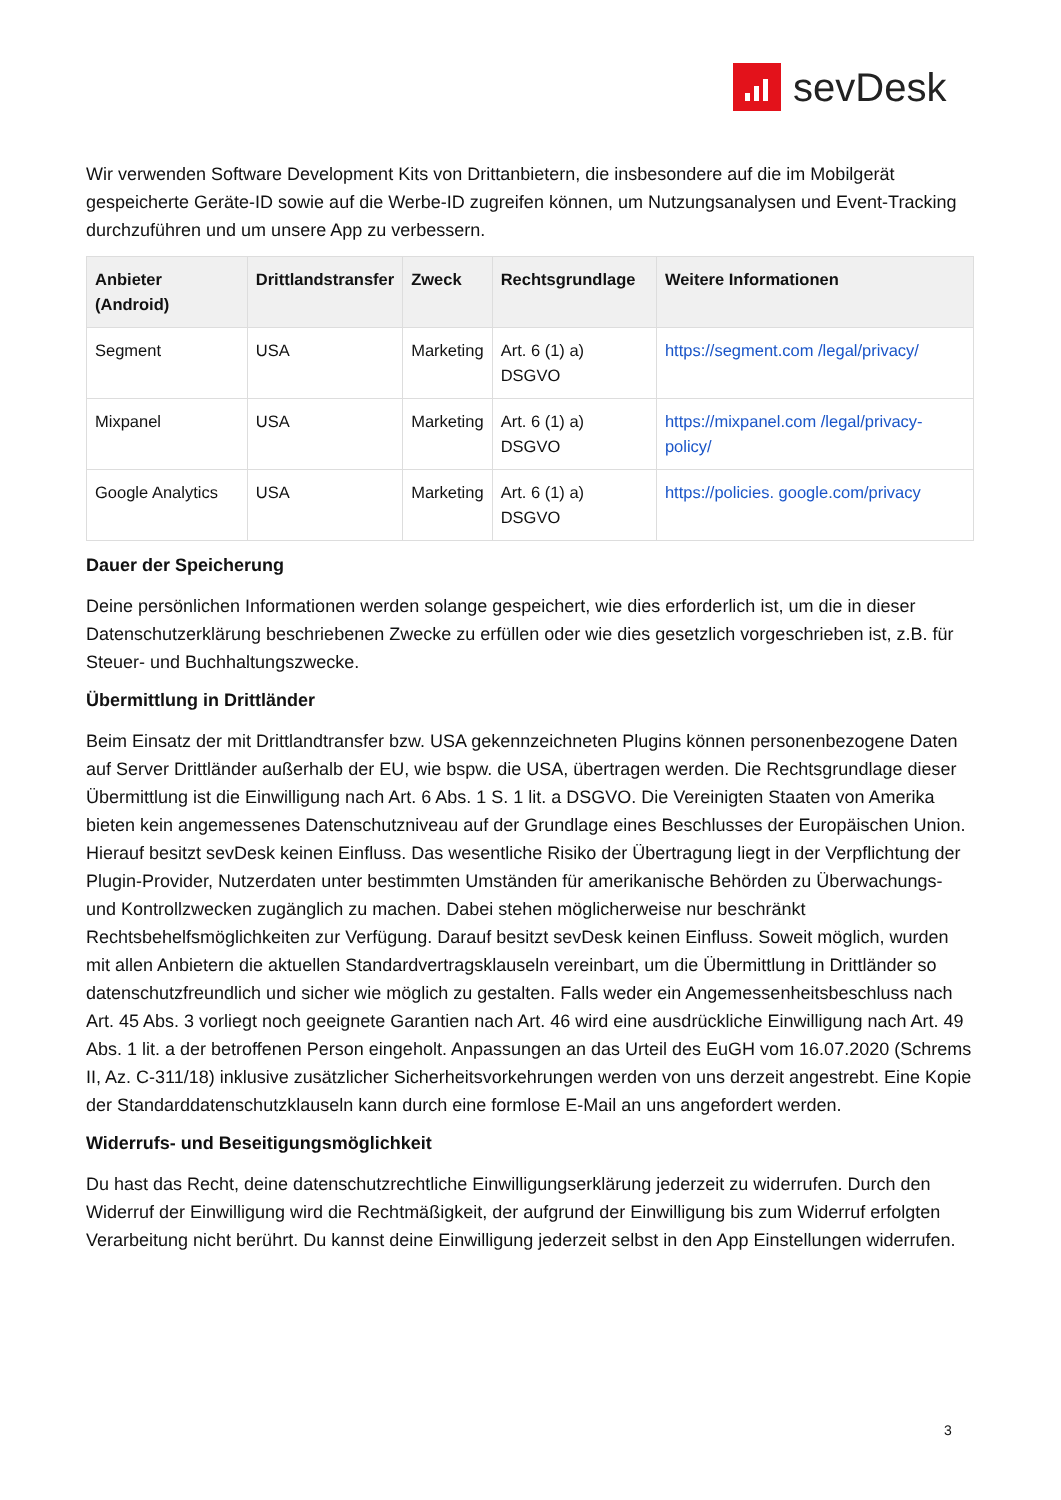sevDesk
Wir verwenden Software Development Kits von Drittanbietern, die insbesondere auf die im Mobilgerät gespeicherte Geräte-ID sowie auf die Werbe-ID zugreifen können, um Nutzungsanalysen und Event-Tracking durchzuführen und um unsere App zu verbessern.
| Anbieter (Android) | Drittlandstransfer | Zweck | Rechtsgrundlage | Weitere Informationen |
| --- | --- | --- | --- | --- |
| Segment | USA | Marketing | Art. 6 (1) a) DSGVO | https://segment.com /legal/privacy/ |
| Mixpanel | USA | Marketing | Art. 6 (1) a) DSGVO | https://mixpanel.com /legal/privacy-policy/ |
| Google Analytics | USA | Marketing | Art. 6 (1) a) DSGVO | https://policies. google.com/privacy |
Dauer der Speicherung
Deine persönlichen Informationen werden solange gespeichert, wie dies erforderlich ist, um die in dieser Datenschutzerklärung beschriebenen Zwecke zu erfüllen oder wie dies gesetzlich vorgeschrieben ist, z.B. für Steuer- und Buchhaltungszwecke.
Übermittlung in Drittländer
Beim Einsatz der mit Drittlandtransfer bzw. USA gekennzeichneten Plugins können personenbezogene Daten auf Server Drittländer außerhalb der EU, wie bspw. die USA, übertragen werden. Die Rechtsgrundlage dieser Übermittlung ist die Einwilligung nach Art. 6 Abs. 1 S. 1 lit. a DSGVO. Die Vereinigten Staaten von Amerika bieten kein angemessenes Datenschutzniveau auf der Grundlage eines Beschlusses der Europäischen Union. Hierauf besitzt sevDesk keinen Einfluss. Das wesentliche Risiko der Übertragung liegt in der Verpflichtung der Plugin-Provider, Nutzerdaten unter bestimmten Umständen für amerikanische Behörden zu Überwachungs- und Kontrollzwecken zugänglich zu machen. Dabei stehen möglicherweise nur beschränkt Rechtsbehelfsmöglichkeiten zur Verfügung. Darauf besitzt sevDesk keinen Einfluss. Soweit möglich, wurden mit allen Anbietern die aktuellen Standardvertragsklauseln vereinbart, um die Übermittlung in Drittländer so datenschutzfreundlich und sicher wie möglich zu gestalten. Falls weder ein Angemessenheitsbeschluss nach Art. 45 Abs. 3 vorliegt noch geeignete Garantien nach Art. 46 wird eine ausdrückliche Einwilligung nach Art. 49 Abs. 1 lit. a der betroffenen Person eingeholt. Anpassungen an das Urteil des EuGH vom 16.07.2020 (Schrems II, Az. C-311/18) inklusive zusätzlicher Sicherheitsvorkehrungen werden von uns derzeit angestrebt. Eine Kopie der Standarddatenschutzklauseln kann durch eine formlose E-Mail an uns angefordert werden.
Widerrufs- und Beseitigungsmöglichkeit
Du hast das Recht, deine datenschutzrechtliche Einwilligungserklärung jederzeit zu widerrufen. Durch den Widerruf der Einwilligung wird die Rechtmäßigkeit, der aufgrund der Einwilligung bis zum Widerruf erfolgten Verarbeitung nicht berührt. Du kannst deine Einwilligung jederzeit selbst in den App Einstellungen widerrufen.
3